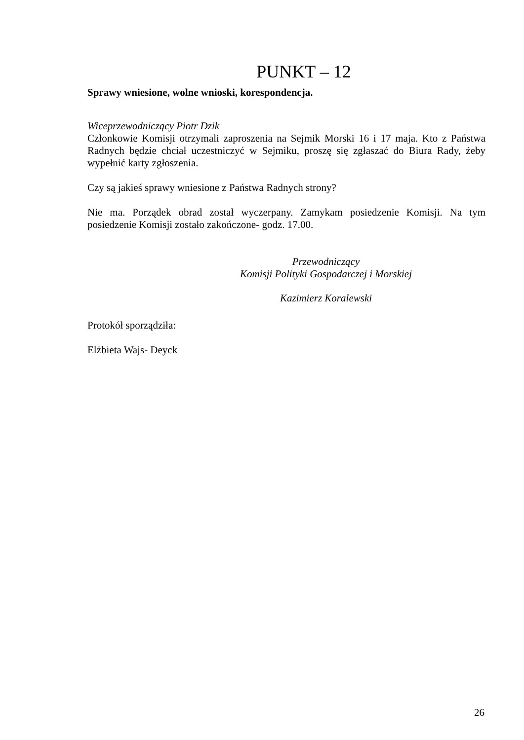PUNKT – 12
Sprawy wniesione, wolne wnioski, korespondencja.
Wiceprzewodniczący Piotr Dzik
Członkowie Komisji otrzymali zaproszenia na Sejmik Morski 16 i 17 maja. Kto z Państwa Radnych będzie chciał uczestniczyć w Sejmiku, proszę się zgłaszać do Biura Rady, żeby wypełnić karty zgłoszenia.
Czy są jakieś sprawy wniesione z Państwa Radnych strony?
Nie ma. Porządek obrad został wyczerpany. Zamykam posiedzenie Komisji. Na tym posiedzenie Komisji zostało zakończone- godz. 17.00.
Przewodniczący
Komisji Polityki Gospodarczej i Morskiej
Kazimierz Koralewski
Protokół sporządziła:
Elżbieta Wajs- Deyck
26